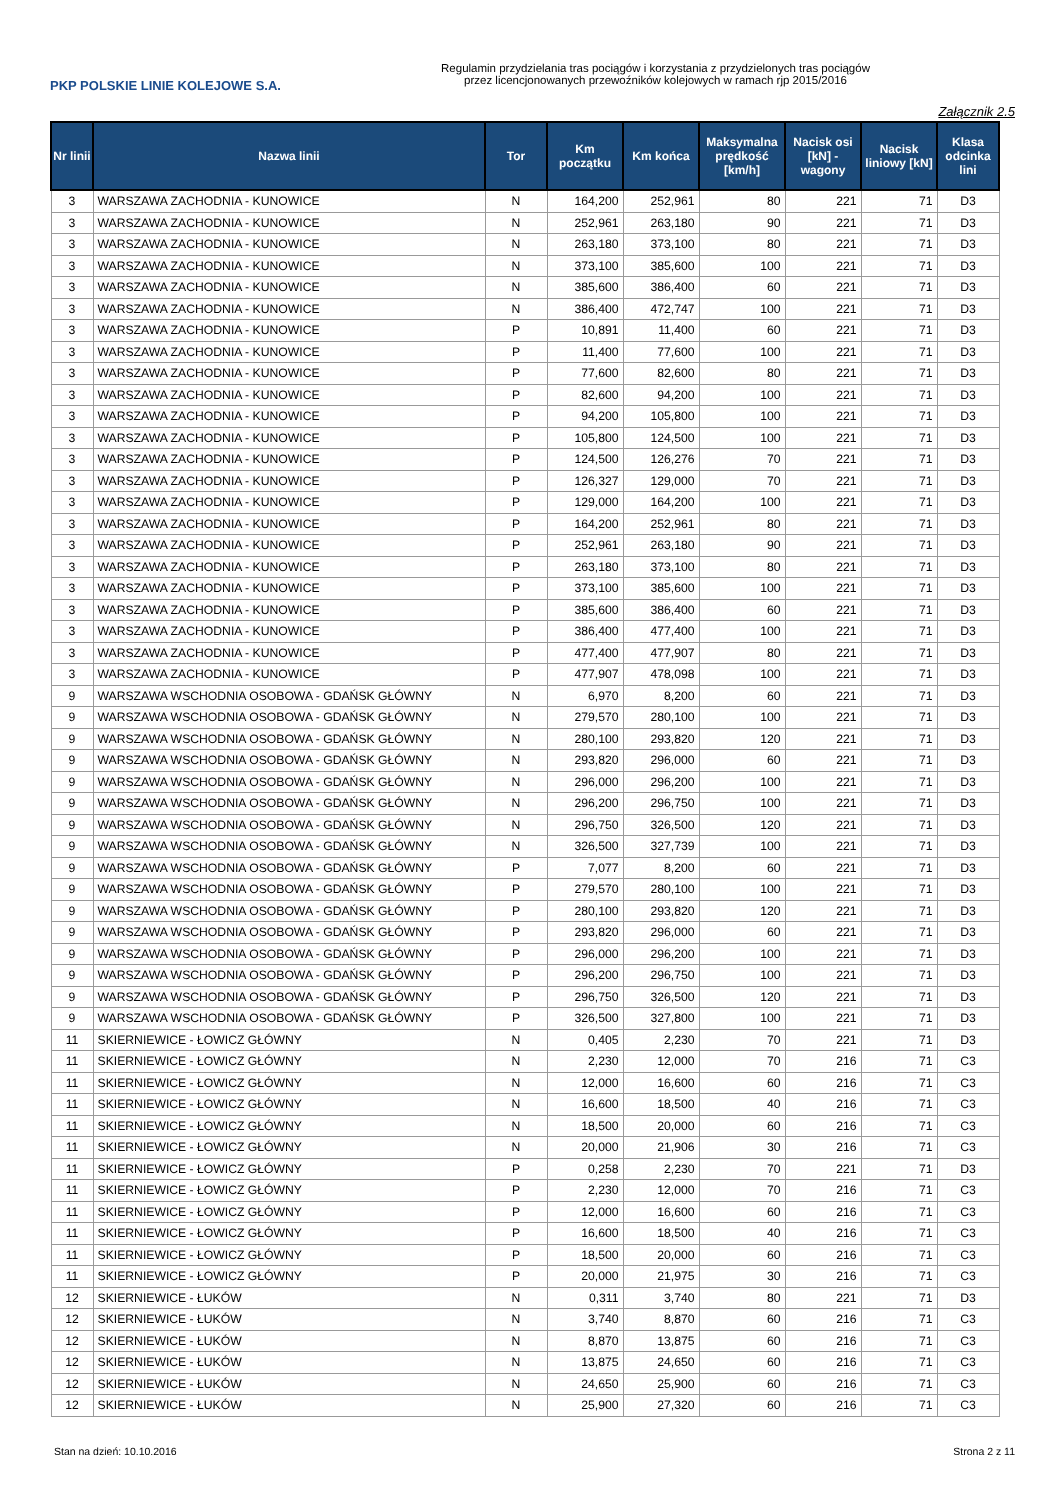PKP POLSKIE LINIE KOLEJOWE S.A.
Regulamin przydzielania tras pociągów i korzystania z przydzielonych tras pociągów
przez licencjonowanych przewoźników kolejowych w ramach rjp 2015/2016
Załącznik 2.5
| Nr linii | Nazwa linii | Tor | Km początku | Km końca | Maksymalna prędkość [km/h] | Nacisk osi [kN] - wagony | Nacisk liniowy [kN] | Klasa odcinka lini |
| --- | --- | --- | --- | --- | --- | --- | --- | --- |
| 3 | WARSZAWA ZACHODNIA - KUNOWICE | N | 164,200 | 252,961 | 80 | 221 | 71 | D3 |
| 3 | WARSZAWA ZACHODNIA - KUNOWICE | N | 252,961 | 263,180 | 90 | 221 | 71 | D3 |
| 3 | WARSZAWA ZACHODNIA - KUNOWICE | N | 263,180 | 373,100 | 80 | 221 | 71 | D3 |
| 3 | WARSZAWA ZACHODNIA - KUNOWICE | N | 373,100 | 385,600 | 100 | 221 | 71 | D3 |
| 3 | WARSZAWA ZACHODNIA - KUNOWICE | N | 385,600 | 386,400 | 60 | 221 | 71 | D3 |
| 3 | WARSZAWA ZACHODNIA - KUNOWICE | N | 386,400 | 472,747 | 100 | 221 | 71 | D3 |
| 3 | WARSZAWA ZACHODNIA - KUNOWICE | P | 10,891 | 11,400 | 60 | 221 | 71 | D3 |
| 3 | WARSZAWA ZACHODNIA - KUNOWICE | P | 11,400 | 77,600 | 100 | 221 | 71 | D3 |
| 3 | WARSZAWA ZACHODNIA - KUNOWICE | P | 77,600 | 82,600 | 80 | 221 | 71 | D3 |
| 3 | WARSZAWA ZACHODNIA - KUNOWICE | P | 82,600 | 94,200 | 100 | 221 | 71 | D3 |
| 3 | WARSZAWA ZACHODNIA - KUNOWICE | P | 94,200 | 105,800 | 100 | 221 | 71 | D3 |
| 3 | WARSZAWA ZACHODNIA - KUNOWICE | P | 105,800 | 124,500 | 100 | 221 | 71 | D3 |
| 3 | WARSZAWA ZACHODNIA - KUNOWICE | P | 124,500 | 126,276 | 70 | 221 | 71 | D3 |
| 3 | WARSZAWA ZACHODNIA - KUNOWICE | P | 126,327 | 129,000 | 70 | 221 | 71 | D3 |
| 3 | WARSZAWA ZACHODNIA - KUNOWICE | P | 129,000 | 164,200 | 100 | 221 | 71 | D3 |
| 3 | WARSZAWA ZACHODNIA - KUNOWICE | P | 164,200 | 252,961 | 80 | 221 | 71 | D3 |
| 3 | WARSZAWA ZACHODNIA - KUNOWICE | P | 252,961 | 263,180 | 90 | 221 | 71 | D3 |
| 3 | WARSZAWA ZACHODNIA - KUNOWICE | P | 263,180 | 373,100 | 80 | 221 | 71 | D3 |
| 3 | WARSZAWA ZACHODNIA - KUNOWICE | P | 373,100 | 385,600 | 100 | 221 | 71 | D3 |
| 3 | WARSZAWA ZACHODNIA - KUNOWICE | P | 385,600 | 386,400 | 60 | 221 | 71 | D3 |
| 3 | WARSZAWA ZACHODNIA - KUNOWICE | P | 386,400 | 477,400 | 100 | 221 | 71 | D3 |
| 3 | WARSZAWA ZACHODNIA - KUNOWICE | P | 477,400 | 477,907 | 80 | 221 | 71 | D3 |
| 3 | WARSZAWA ZACHODNIA - KUNOWICE | P | 477,907 | 478,098 | 100 | 221 | 71 | D3 |
| 9 | WARSZAWA WSCHODNIA OSOBOWA - GDAŃSK GŁÓWNY | N | 6,970 | 8,200 | 60 | 221 | 71 | D3 |
| 9 | WARSZAWA WSCHODNIA OSOBOWA - GDAŃSK GŁÓWNY | N | 279,570 | 280,100 | 100 | 221 | 71 | D3 |
| 9 | WARSZAWA WSCHODNIA OSOBOWA - GDAŃSK GŁÓWNY | N | 280,100 | 293,820 | 120 | 221 | 71 | D3 |
| 9 | WARSZAWA WSCHODNIA OSOBOWA - GDAŃSK GŁÓWNY | N | 293,820 | 296,000 | 60 | 221 | 71 | D3 |
| 9 | WARSZAWA WSCHODNIA OSOBOWA - GDAŃSK GŁÓWNY | N | 296,000 | 296,200 | 100 | 221 | 71 | D3 |
| 9 | WARSZAWA WSCHODNIA OSOBOWA - GDAŃSK GŁÓWNY | N | 296,200 | 296,750 | 100 | 221 | 71 | D3 |
| 9 | WARSZAWA WSCHODNIA OSOBOWA - GDAŃSK GŁÓWNY | N | 296,750 | 326,500 | 120 | 221 | 71 | D3 |
| 9 | WARSZAWA WSCHODNIA OSOBOWA - GDAŃSK GŁÓWNY | N | 326,500 | 327,739 | 100 | 221 | 71 | D3 |
| 9 | WARSZAWA WSCHODNIA OSOBOWA - GDAŃSK GŁÓWNY | P | 7,077 | 8,200 | 60 | 221 | 71 | D3 |
| 9 | WARSZAWA WSCHODNIA OSOBOWA - GDAŃSK GŁÓWNY | P | 279,570 | 280,100 | 100 | 221 | 71 | D3 |
| 9 | WARSZAWA WSCHODNIA OSOBOWA - GDAŃSK GŁÓWNY | P | 280,100 | 293,820 | 120 | 221 | 71 | D3 |
| 9 | WARSZAWA WSCHODNIA OSOBOWA - GDAŃSK GŁÓWNY | P | 293,820 | 296,000 | 60 | 221 | 71 | D3 |
| 9 | WARSZAWA WSCHODNIA OSOBOWA - GDAŃSK GŁÓWNY | P | 296,000 | 296,200 | 100 | 221 | 71 | D3 |
| 9 | WARSZAWA WSCHODNIA OSOBOWA - GDAŃSK GŁÓWNY | P | 296,200 | 296,750 | 100 | 221 | 71 | D3 |
| 9 | WARSZAWA WSCHODNIA OSOBOWA - GDAŃSK GŁÓWNY | P | 296,750 | 326,500 | 120 | 221 | 71 | D3 |
| 9 | WARSZAWA WSCHODNIA OSOBOWA - GDAŃSK GŁÓWNY | P | 326,500 | 327,800 | 100 | 221 | 71 | D3 |
| 11 | SKIERNIEWICE - ŁOWICZ GŁÓWNY | N | 0,405 | 2,230 | 70 | 221 | 71 | D3 |
| 11 | SKIERNIEWICE - ŁOWICZ GŁÓWNY | N | 2,230 | 12,000 | 70 | 216 | 71 | C3 |
| 11 | SKIERNIEWICE - ŁOWICZ GŁÓWNY | N | 12,000 | 16,600 | 60 | 216 | 71 | C3 |
| 11 | SKIERNIEWICE - ŁOWICZ GŁÓWNY | N | 16,600 | 18,500 | 40 | 216 | 71 | C3 |
| 11 | SKIERNIEWICE - ŁOWICZ GŁÓWNY | N | 18,500 | 20,000 | 60 | 216 | 71 | C3 |
| 11 | SKIERNIEWICE - ŁOWICZ GŁÓWNY | N | 20,000 | 21,906 | 30 | 216 | 71 | C3 |
| 11 | SKIERNIEWICE - ŁOWICZ GŁÓWNY | P | 0,258 | 2,230 | 70 | 221 | 71 | D3 |
| 11 | SKIERNIEWICE - ŁOWICZ GŁÓWNY | P | 2,230 | 12,000 | 70 | 216 | 71 | C3 |
| 11 | SKIERNIEWICE - ŁOWICZ GŁÓWNY | P | 12,000 | 16,600 | 60 | 216 | 71 | C3 |
| 11 | SKIERNIEWICE - ŁOWICZ GŁÓWNY | P | 16,600 | 18,500 | 40 | 216 | 71 | C3 |
| 11 | SKIERNIEWICE - ŁOWICZ GŁÓWNY | P | 18,500 | 20,000 | 60 | 216 | 71 | C3 |
| 11 | SKIERNIEWICE - ŁOWICZ GŁÓWNY | P | 20,000 | 21,975 | 30 | 216 | 71 | C3 |
| 12 | SKIERNIEWICE - ŁUKÓW | N | 0,311 | 3,740 | 80 | 221 | 71 | D3 |
| 12 | SKIERNIEWICE - ŁUKÓW | N | 3,740 | 8,870 | 60 | 216 | 71 | C3 |
| 12 | SKIERNIEWICE - ŁUKÓW | N | 8,870 | 13,875 | 60 | 216 | 71 | C3 |
| 12 | SKIERNIEWICE - ŁUKÓW | N | 13,875 | 24,650 | 60 | 216 | 71 | C3 |
| 12 | SKIERNIEWICE - ŁUKÓW | N | 24,650 | 25,900 | 60 | 216 | 71 | C3 |
| 12 | SKIERNIEWICE - ŁUKÓW | N | 25,900 | 27,320 | 60 | 216 | 71 | C3 |
Stan na dzień: 10.10.2016 Strona 2 z 11